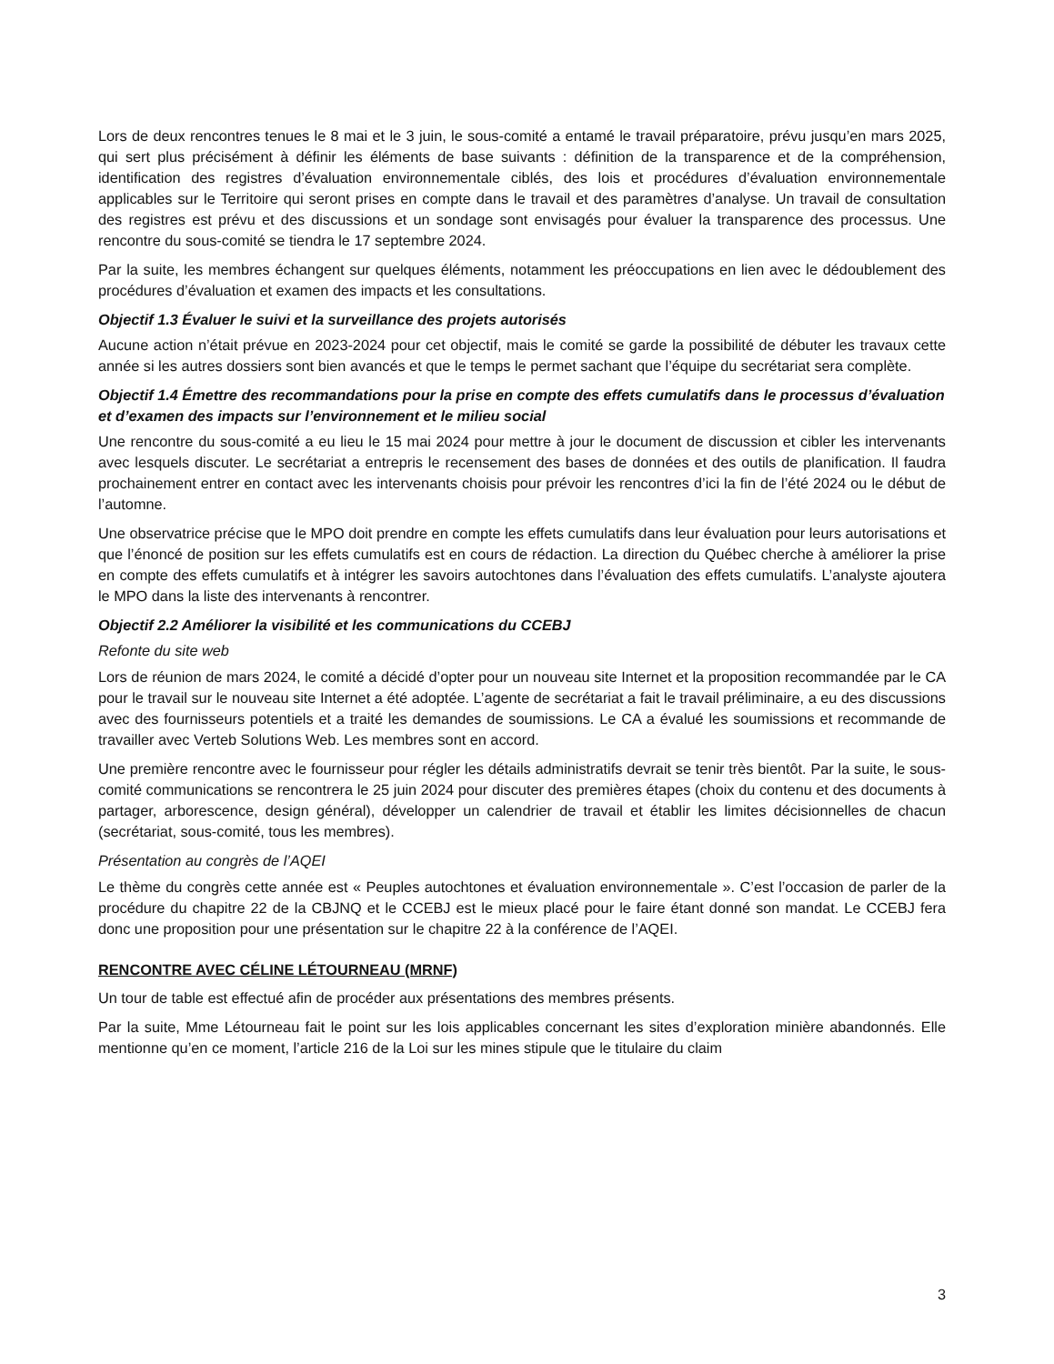Lors de deux rencontres tenues le 8 mai et le 3 juin, le sous-comité a entamé le travail préparatoire, prévu jusqu’en mars 2025, qui sert plus précisément à définir les éléments de base suivants : définition de la transparence et de la compréhension, identification des registres d’évaluation environnementale ciblés, des lois et procédures d’évaluation environnementale applicables sur le Territoire qui seront prises en compte dans le travail et des paramètres d’analyse. Un travail de consultation des registres est prévu et des discussions et un sondage sont envisagés pour évaluer la transparence des processus. Une rencontre du sous-comité se tiendra le 17 septembre 2024.
Par la suite, les membres échangent sur quelques éléments, notamment les préoccupations en lien avec le dédoublement des procédures d’évaluation et examen des impacts et les consultations.
Objectif 1.3 Évaluer le suivi et la surveillance des projets autorisés
Aucune action n’était prévue en 2023-2024 pour cet objectif, mais le comité se garde la possibilité de débuter les travaux cette année si les autres dossiers sont bien avancés et que le temps le permet sachant que l’équipe du secrétariat sera complète.
Objectif 1.4 Émettre des recommandations pour la prise en compte des effets cumulatifs dans le processus d’évaluation et d’examen des impacts sur l’environnement et le milieu social
Une rencontre du sous-comité a eu lieu le 15 mai 2024 pour mettre à jour le document de discussion et cibler les intervenants avec lesquels discuter. Le secrétariat a entrepris le recensement des bases de données et des outils de planification. Il faudra prochainement entrer en contact avec les intervenants choisis pour prévoir les rencontres d’ici la fin de l’été 2024 ou le début de l’automne.
Une observatrice précise que le MPO doit prendre en compte les effets cumulatifs dans leur évaluation pour leurs autorisations et que l’énoncé de position sur les effets cumulatifs est en cours de rédaction. La direction du Québec cherche à améliorer la prise en compte des effets cumulatifs et à intégrer les savoirs autochtones dans l’évaluation des effets cumulatifs. L’analyste ajoutera le MPO dans la liste des intervenants à rencontrer.
Objectif 2.2 Améliorer la visibilité et les communications du CCEBJ
Refonte du site web
Lors de réunion de mars 2024, le comité a décidé d’opter pour un nouveau site Internet et la proposition recommandée par le CA pour le travail sur le nouveau site Internet a été adoptée. L’agente de secrétariat a fait le travail préliminaire, a eu des discussions avec des fournisseurs potentiels et a traité les demandes de soumissions. Le CA a évalué les soumissions et recommande de travailler avec Verteb Solutions Web. Les membres sont en accord.
Une première rencontre avec le fournisseur pour régler les détails administratifs devrait se tenir très bientôt. Par la suite, le sous-comité communications se rencontrera le 25 juin 2024 pour discuter des premières étapes (choix du contenu et des documents à partager, arborescence, design général), développer un calendrier de travail et établir les limites décisionnelles de chacun (secrétariat, sous-comité, tous les membres).
Présentation au congrès de l’AQEI
Le thème du congrès cette année est « Peuples autochtones et évaluation environnementale ». C’est l’occasion de parler de la procédure du chapitre 22 de la CBJNQ et le CCEBJ est le mieux placé pour le faire étant donné son mandat. Le CCEBJ fera donc une proposition pour une présentation sur le chapitre 22 à la conférence de l’AQEI.
RENCONTRE AVEC CÉLINE LÉTOURNEAU (MRNF)
Un tour de table est effectué afin de procéder aux présentations des membres présents.
Par la suite, Mme Létourneau fait le point sur les lois applicables concernant les sites d’exploration minière abandonnés. Elle mentionne qu’en ce moment, l’article 216 de la Loi sur les mines stipule que le titulaire du claim
3